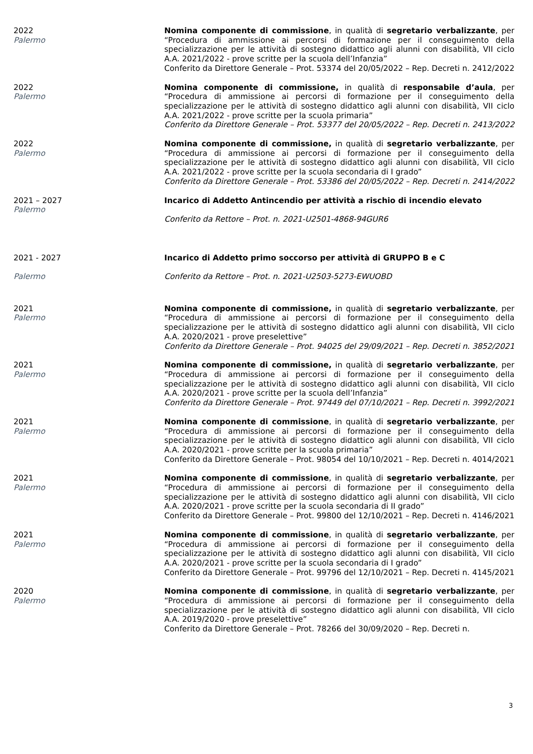2022
Palermo
Nomina componente di commissione, in qualità di segretario verbalizzante, per “Procedura di ammissione ai percorsi di formazione per il conseguimento della specializzazione per le attività di sostegno didattico agli alunni con disabilità, VII ciclo A.A. 2021/2022 - prove scritte per la scuola dell’Infanzia”
Conferito da Direttore Generale – Prot. 53374 del 20/05/2022 – Rep. Decreti n. 2412/2022
2022
Palermo
Nomina componente di commissione, in qualità di responsabile d’aula, per “Procedura di ammissione ai percorsi di formazione per il conseguimento della specializzazione per le attività di sostegno didattico agli alunni con disabilità, VII ciclo A.A. 2021/2022 - prove scritte per la scuola primaria”
Conferito da Direttore Generale – Prot. 53377 del 20/05/2022 – Rep. Decreti n. 2413/2022
2022
Palermo
Nomina componente di commissione, in qualità di segretario verbalizzante, per “Procedura di ammissione ai percorsi di formazione per il conseguimento della specializzazione per le attività di sostegno didattico agli alunni con disabilità, VII ciclo A.A. 2021/2022 - prove scritte per la scuola secondaria di I grado”
Conferito da Direttore Generale – Prot. 53386 del 20/05/2022 – Rep. Decreti n. 2414/2022
2021 – 2027
Palermo
Incarico di Addetto Antincendio per attività a rischio di incendio elevato
Conferito da Rettore – Prot. n. 2021-U2501-4868-94GUR6
2021 - 2027
Palermo
Incarico di Addetto primo soccorso per attività di GRUPPO B e C
Conferito da Rettore – Prot. n. 2021-U2503-5273-EWUOBD
2021
Palermo
Nomina componente di commissione, in qualità di segretario verbalizzante, per “Procedura di ammissione ai percorsi di formazione per il conseguimento della specializzazione per le attività di sostegno didattico agli alunni con disabilità, VII ciclo A.A. 2020/2021 - prove preselettive”
Conferito da Direttore Generale – Prot. 94025 del 29/09/2021 – Rep. Decreti n. 3852/2021
2021
Palermo
Nomina componente di commissione, in qualità di segretario verbalizzante, per “Procedura di ammissione ai percorsi di formazione per il conseguimento della specializzazione per le attività di sostegno didattico agli alunni con disabilità, VII ciclo A.A. 2020/2021 - prove scritte per la scuola dell’Infanzia”
Conferito da Direttore Generale – Prot. 97449 del 07/10/2021 – Rep. Decreti n. 3992/2021
2021
Palermo
Nomina componente di commissione, in qualità di segretario verbalizzante, per “Procedura di ammissione ai percorsi di formazione per il conseguimento della specializzazione per le attività di sostegno didattico agli alunni con disabilità, VII ciclo A.A. 2020/2021 - prove scritte per la scuola primaria”
Conferito da Direttore Generale – Prot. 98054 del 10/10/2021 – Rep. Decreti n. 4014/2021
2021
Palermo
Nomina componente di commissione, in qualità di segretario verbalizzante, per “Procedura di ammissione ai percorsi di formazione per il conseguimento della specializzazione per le attività di sostegno didattico agli alunni con disabilità, VII ciclo A.A. 2020/2021 - prove scritte per la scuola secondaria di II grado”
Conferito da Direttore Generale – Prot. 99800 del 12/10/2021 – Rep. Decreti n. 4146/2021
2021
Palermo
Nomina componente di commissione, in qualità di segretario verbalizzante, per “Procedura di ammissione ai percorsi di formazione per il conseguimento della specializzazione per le attività di sostegno didattico agli alunni con disabilità, VII ciclo A.A. 2020/2021 - prove scritte per la scuola secondaria di I grado”
Conferito da Direttore Generale – Prot. 99796 del 12/10/2021 – Rep. Decreti n. 4145/2021
2020
Palermo
Nomina componente di commissione, in qualità di segretario verbalizzante, per “Procedura di ammissione ai percorsi di formazione per il conseguimento della specializzazione per le attività di sostegno didattico agli alunni con disabilità, VII ciclo A.A. 2019/2020 - prove preselettive”
Conferito da Direttore Generale – Prot. 78266 del 30/09/2020 – Rep. Decreti n.
3